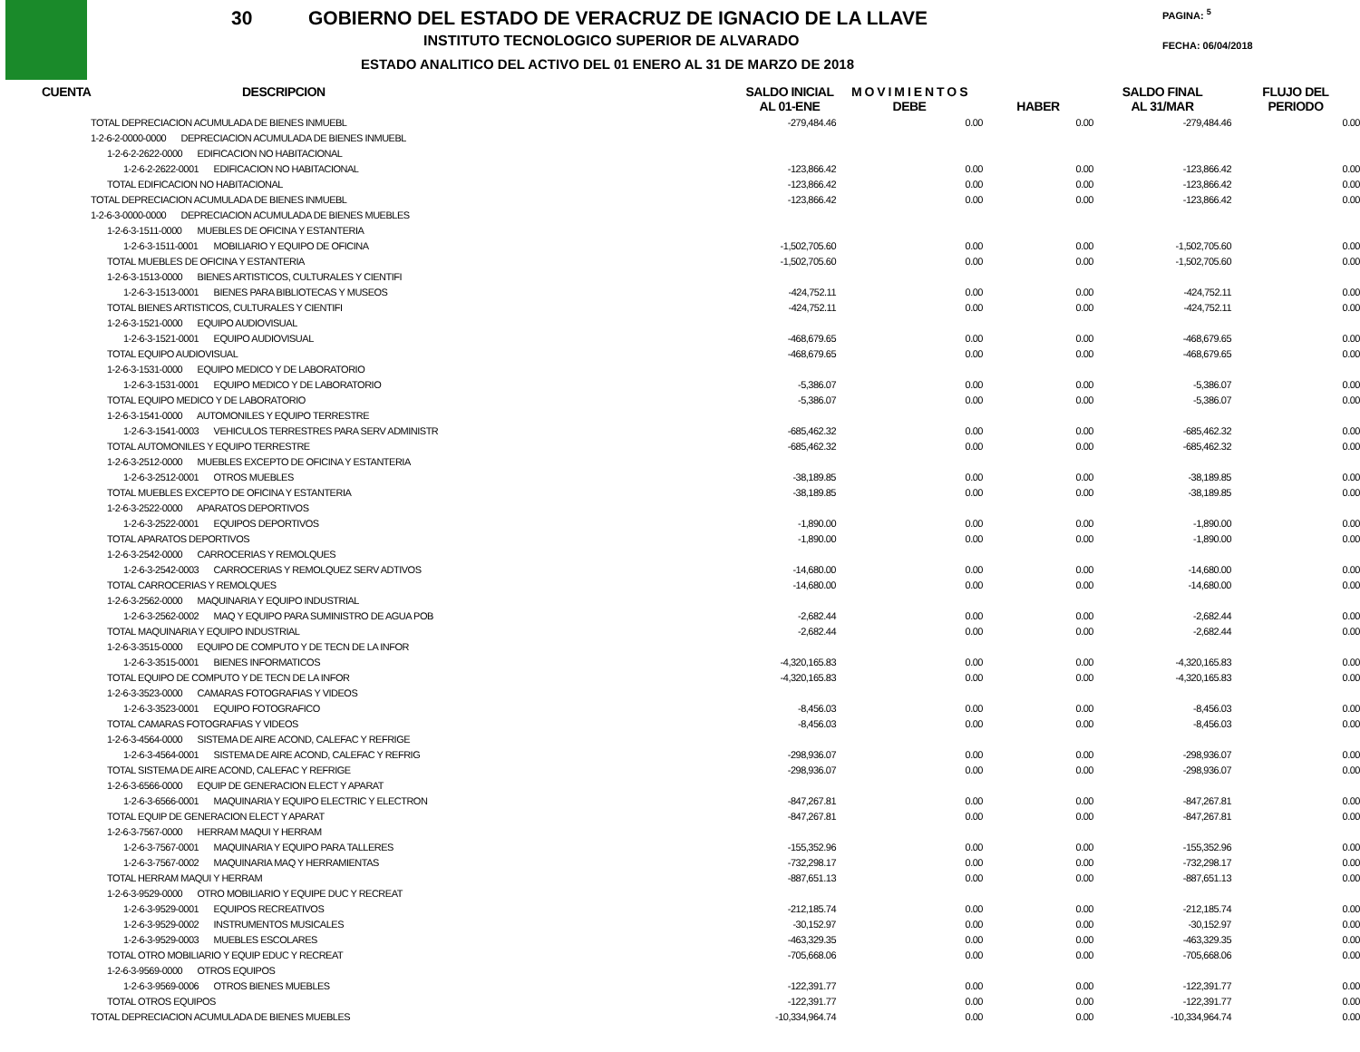30
GOBIERNO DEL ESTADO DE VERACRUZ DE IGNACIO DE LA LLAVE
INSTITUTO TECNOLOGICO SUPERIOR DE ALVARADO
ESTADO ANALITICO DEL ACTIVO DEL 01 ENERO AL 31 DE MARZO DE 2018
PAGINA: <sup>5</sup>
FECHA: 06/04/2018
| CUENTA | DESCRIPCION | SALDO INICIAL AL 01-ENE | M O V I M I E N T O S DEBE | HABER | SALDO FINAL AL 31/MAR | FLUJO DEL PERIODO |
| --- | --- | --- | --- | --- | --- | --- |
| TOTAL DEPRECIACION ACUMULADA DE BIENES INMUEBL | | -279,484.46 | 0.00 | 0.00 | -279,484.46 | 0.00 |
| 1-2-6-2-0000-0000 DEPRECIACION ACUMULADA DE BIENES INMUEBL | | | | | | |
| 1-2-6-2-2622-0000 EDIFICACION NO HABITACIONAL | | | | | | |
| 1-2-6-2-2622-0001 EDIFICACION NO HABITACIONAL | | -123,866.42 | 0.00 | 0.00 | -123,866.42 | 0.00 |
| TOTAL EDIFICACION NO HABITACIONAL | | -123,866.42 | 0.00 | 0.00 | -123,866.42 | 0.00 |
| TOTAL DEPRECIACION ACUMULADA DE BIENES INMUEBL | | -123,866.42 | 0.00 | 0.00 | -123,866.42 | 0.00 |
| 1-2-6-3-0000-0000 DEPRECIACION ACUMULADA DE BIENES MUEBLES | | | | | | |
| 1-2-6-3-1511-0000 MUEBLES DE OFICINA Y ESTANTERIA | | | | | | |
| 1-2-6-3-1511-0001 MOBILIARIO Y EQUIPO DE OFICINA | | -1,502,705.60 | 0.00 | 0.00 | -1,502,705.60 | 0.00 |
| TOTAL MUEBLES DE OFICINA Y ESTANTERIA | | -1,502,705.60 | 0.00 | 0.00 | -1,502,705.60 | 0.00 |
| 1-2-6-3-1513-0000 BIENES ARTISTICOS, CULTURALES Y CIENTIFI | | | | | | |
| 1-2-6-3-1513-0001 BIENES PARA BIBLIOTECAS Y MUSEOS | | -424,752.11 | 0.00 | 0.00 | -424,752.11 | 0.00 |
| TOTAL BIENES ARTISTICOS, CULTURALES Y CIENTIFI | | -424,752.11 | 0.00 | 0.00 | -424,752.11 | 0.00 |
| 1-2-6-3-1521-0000 EQUIPO AUDIOVISUAL | | | | | | |
| 1-2-6-3-1521-0001 EQUIPO AUDIOVISUAL | | -468,679.65 | 0.00 | 0.00 | -468,679.65 | 0.00 |
| TOTAL EQUIPO AUDIOVISUAL | | -468,679.65 | 0.00 | 0.00 | -468,679.65 | 0.00 |
| 1-2-6-3-1531-0000 EQUIPO MEDICO Y DE LABORATORIO | | | | | | |
| 1-2-6-3-1531-0001 EQUIPO MEDICO Y DE LABORATORIO | | -5,386.07 | 0.00 | 0.00 | -5,386.07 | 0.00 |
| TOTAL EQUIPO MEDICO Y DE LABORATORIO | | -5,386.07 | 0.00 | 0.00 | -5,386.07 | 0.00 |
| 1-2-6-3-1541-0000 AUTOMONILES Y EQUIPO TERRESTRE | | | | | | |
| 1-2-6-3-1541-0003 VEHICULOS TERRESTRES PARA SERV ADMINISTR | | -685,462.32 | 0.00 | 0.00 | -685,462.32 | 0.00 |
| TOTAL AUTOMONILES Y EQUIPO TERRESTRE | | -685,462.32 | 0.00 | 0.00 | -685,462.32 | 0.00 |
| 1-2-6-3-2512-0000 MUEBLES EXCEPTO DE OFICINA Y ESTANTERIA | | | | | | |
| 1-2-6-3-2512-0001 OTROS MUEBLES | | -38,189.85 | 0.00 | 0.00 | -38,189.85 | 0.00 |
| TOTAL MUEBLES EXCEPTO DE OFICINA Y ESTANTERIA | | -38,189.85 | 0.00 | 0.00 | -38,189.85 | 0.00 |
| 1-2-6-3-2522-0000 APARATOS DEPORTIVOS | | | | | | |
| 1-2-6-3-2522-0001 EQUIPOS DEPORTIVOS | | -1,890.00 | 0.00 | 0.00 | -1,890.00 | 0.00 |
| TOTAL APARATOS DEPORTIVOS | | -1,890.00 | 0.00 | 0.00 | -1,890.00 | 0.00 |
| 1-2-6-3-2542-0000 CARROCERIAS Y REMOLQUES | | | | | | |
| 1-2-6-3-2542-0003 CARROCERIAS Y REMOLQUEZ SERV ADTIVOS | | -14,680.00 | 0.00 | 0.00 | -14,680.00 | 0.00 |
| TOTAL CARROCERIAS Y REMOLQUES | | -14,680.00 | 0.00 | 0.00 | -14,680.00 | 0.00 |
| 1-2-6-3-2562-0000 MAQUINARIA Y EQUIPO INDUSTRIAL | | | | | | |
| 1-2-6-3-2562-0002 MAQ Y EQUIPO PARA SUMINISTRO DE AGUA POB | | -2,682.44 | 0.00 | 0.00 | -2,682.44 | 0.00 |
| TOTAL MAQUINARIA Y EQUIPO INDUSTRIAL | | -2,682.44 | 0.00 | 0.00 | -2,682.44 | 0.00 |
| 1-2-6-3-3515-0000 EQUIPO DE COMPUTO Y DE TECN DE LA INFOR | | | | | | |
| 1-2-6-3-3515-0001 BIENES INFORMATICOS | | -4,320,165.83 | 0.00 | 0.00 | -4,320,165.83 | 0.00 |
| TOTAL EQUIPO DE COMPUTO Y DE TECN DE LA INFOR | | -4,320,165.83 | 0.00 | 0.00 | -4,320,165.83 | 0.00 |
| 1-2-6-3-3523-0000 CAMARAS FOTOGRAFIAS Y VIDEOS | | | | | | |
| 1-2-6-3-3523-0001 EQUIPO FOTOGRAFICO | | -8,456.03 | 0.00 | 0.00 | -8,456.03 | 0.00 |
| TOTAL CAMARAS FOTOGRAFIAS Y VIDEOS | | -8,456.03 | 0.00 | 0.00 | -8,456.03 | 0.00 |
| 1-2-6-3-4564-0000 SISTEMA DE AIRE ACOND, CALEFAC Y REFRIGE | | | | | | |
| 1-2-6-3-4564-0001 SISTEMA DE AIRE ACOND, CALEFAC Y REFRIG | | -298,936.07 | 0.00 | 0.00 | -298,936.07 | 0.00 |
| TOTAL SISTEMA DE AIRE ACOND, CALEFAC Y REFRIGE | | -298,936.07 | 0.00 | 0.00 | -298,936.07 | 0.00 |
| 1-2-6-3-6566-0000 EQUIP DE GENERACION ELECT Y APARAT | | | | | | |
| 1-2-6-3-6566-0001 MAQUINARIA Y EQUIPO ELECTRIC Y ELECTRON | | -847,267.81 | 0.00 | 0.00 | -847,267.81 | 0.00 |
| TOTAL EQUIP DE GENERACION ELECT Y APARAT | | -847,267.81 | 0.00 | 0.00 | -847,267.81 | 0.00 |
| 1-2-6-3-7567-0000 HERRAM MAQUI Y HERRAM | | | | | | |
| 1-2-6-3-7567-0001 MAQUINARIA Y EQUIPO PARA TALLERES | | -155,352.96 | 0.00 | 0.00 | -155,352.96 | 0.00 |
| 1-2-6-3-7567-0002 MAQUINARIA MAQ Y HERRAMIENTAS | | -732,298.17 | 0.00 | 0.00 | -732,298.17 | 0.00 |
| TOTAL HERRAM MAQUI Y HERRAM | | -887,651.13 | 0.00 | 0.00 | -887,651.13 | 0.00 |
| 1-2-6-3-9529-0000 OTRO MOBILIARIO Y EQUIPE DUC Y RECREAT | | | | | | |
| 1-2-6-3-9529-0001 EQUIPOS RECREATIVOS | | -212,185.74 | 0.00 | 0.00 | -212,185.74 | 0.00 |
| 1-2-6-3-9529-0002 INSTRUMENTOS MUSICALES | | -30,152.97 | 0.00 | 0.00 | -30,152.97 | 0.00 |
| 1-2-6-3-9529-0003 MUEBLES ESCOLARES | | -463,329.35 | 0.00 | 0.00 | -463,329.35 | 0.00 |
| TOTAL OTRO MOBILIARIO Y EQUIP EDUC Y RECREAT | | -705,668.06 | 0.00 | 0.00 | -705,668.06 | 0.00 |
| 1-2-6-3-9569-0000 OTROS EQUIPOS | | | | | | |
| 1-2-6-3-9569-0006 OTROS BIENES MUEBLES | | -122,391.77 | 0.00 | 0.00 | -122,391.77 | 0.00 |
| TOTAL OTROS EQUIPOS | | -122,391.77 | 0.00 | 0.00 | -122,391.77 | 0.00 |
| TOTAL DEPRECIACION ACUMULADA DE BIENES MUEBLES | | -10,334,964.74 | 0.00 | 0.00 | -10,334,964.74 | 0.00 |